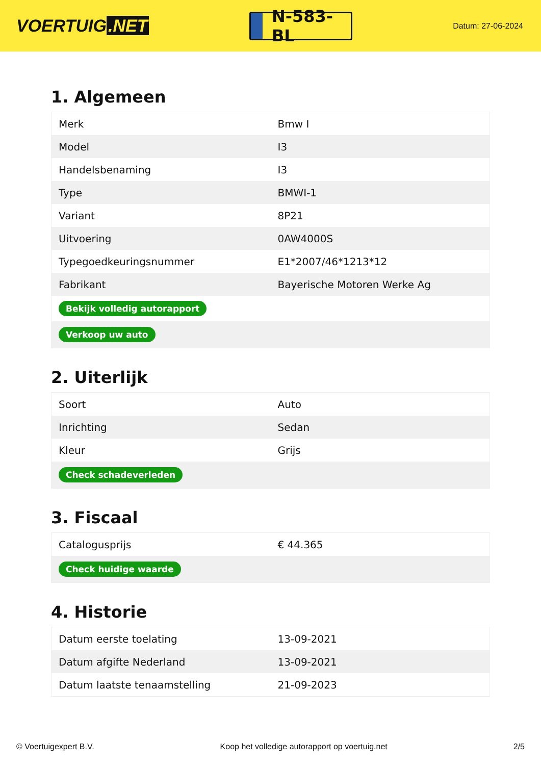VOERTUIG.NET
N-583-BL
Datum: 27-06-2024
1. Algemeen
| Merk | Bmw I |
| Model | I3 |
| Handelsbenaming | I3 |
| Type | BMWI-1 |
| Variant | 8P21 |
| Uitvoering | 0AW4000S |
| Typegoedkeuringsnummer | E1*2007/46*1213*12 |
| Fabrikant | Bayerische Motoren Werke Ag |
| Bekijk volledig autorapport | |
| Verkoop uw auto | |
2. Uiterlijk
| Soort | Auto |
| Inrichting | Sedan |
| Kleur | Grijs |
| Check schadeverleden | |
3. Fiscaal
| Catalogusprijs | € 44.365 |
| Check huidige waarde | |
4. Historie
| Datum eerste toelating | 13-09-2021 |
| Datum afgifte Nederland | 13-09-2021 |
| Datum laatste tenaamstelling | 21-09-2023 |
© Voertuigexpert B.V. Koop het volledige autorapport op voertuig.net 2/5